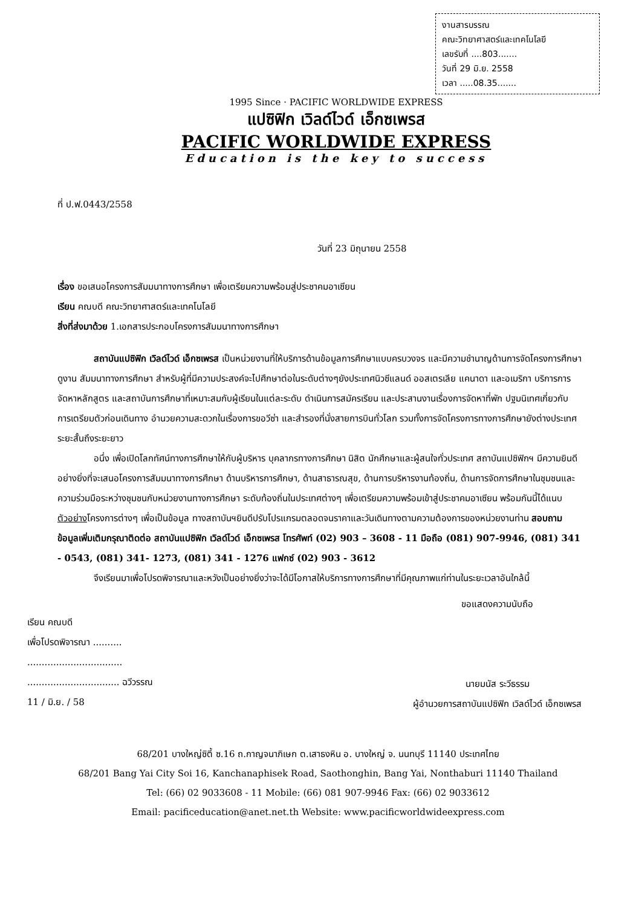งานสารบรรณ
คณะวิทยาศาสตร์และเทคโนโลยี
เลขรับที่ ....803.......
วันที่ 29 มิ.ย. 2558
เวลา .....08.35.......
1995 Since · PACIFIC WORLDWIDE EXPRESS
แปซิฟิก เวิลด์ไวด์ เอ็กซเพรส
PACIFIC WORLDWIDE EXPRESS
Education is the key to success
ที่ ป.ฟ.0443/2558
วันที่ 23 มิถุนายน 2558
เรื่อง ขอเสนอโครงการสัมมนาทางการศึกษา เพื่อเตรียมความพร้อมสู่ประชาคมอาเซียน
เรียน คณบดี คณะวิทยาศาสตร์และเทคโนโลยี
สิ่งที่ส่งมาด้วย 1.เอกสารประกอบโครงการสัมมนาทางการศึกษา
สถาบันแปซิฟิก เวิลด์ไวด์ เอ็กซเพรส เป็นหน่วยงานที่ให้บริการด้านข้อมูลการศึกษาแบบครบวงจร และมีความชำนาญด้านการจัดโครงการศึกษาดูงาน สัมมนาทางการศึกษา สำหรับผู้ที่มีความประสงค์จะไปศึกษาต่อในระดับต่างๆยังประเทศนิวซีแลนด์ ออสเตรเลีย แคนาดา และอเมริกา บริการการจัดหาหลักสูตร และสถาบันการศึกษาที่เหมาะสมกับผู้เรียนในแต่ละระดับ ดำเนินการสมัครเรียน และประสานงานเรื่องการจัดหาที่พัก ปฐมนิเทศเกี่ยวกับการเตรียมตัวก่อนเดินทาง อำนวยความสะดวกในเรื่องการขอวีซ่า และสำรองที่นั่งสายการบินทั่วโลก รวมทั้งการจัดโครงการทางการศึกษายังต่างประเทศระยะสั้นถึงระยะยาว
อนึ่ง เพื่อเปิดโลกทัศน์ทางการศึกษาให้กับผู้บริหาร บุคลากรทางการศึกษา นิสิต นักศึกษาและผู้สนใจทั่วประเทศ สถาบันแปซิฟิกฯ มีความยินดีอย่างยิ่งที่จะเสนอโครงการสัมมนาทางการศึกษา ด้านบริหารการศึกษา, ด้านสาธารณสุข, ด้านการบริหารงานท้องถิ่น, ด้านการจัดการศึกษาในชุมชนและความร่วมมือระหว่างชุมชนกับหน่วยงานทางการศึกษา ระดับท้องถิ่นในประเทศต่างๆ เพื่อเตรียมความพร้อมเข้าสู่ประชาคมอาเซียน พร้อมกันนี้ได้แนบตัวอย่างโครงการต่างๆ เพื่อเป็นข้อมูล ทางสถาบันฯยินดีปรับโปรแกรมตลอดจนราคาและวันเดินทางตามความต้องการของหน่วยงานท่าน สอบถามข้อมูลเพิ่มเติมกรุณาติดต่อ สถาบันแปซิฟิก เวิลด์ไวด์ เอ็กซเพรส โทรศัพท์ (02) 903 – 3608 - 11 มือถือ (081) 907-9946, (081) 341 - 0543, (081) 341- 1273, (081) 341 - 1276 แฟกซ์ (02) 903 - 3612
จึงเรียนมาเพื่อโปรดพิจารณาและหวังเป็นอย่างยิ่งว่าจะได้มีโอกาสให้บริการทางการศึกษาที่มีคุณภาพแก่ท่านในระยะเวลาอันใกล้นี้
เรียน คณบดี
เพื่อโปรดพิจารณา ..........
.................................
................................ ฉวีวรรณ
11 / มิ.ย. / 58
ขอแสดงความนับถือ
นายมนัส ระวีธรรม
ผู้อำนวยการสถาบันแปซิฟิก เวิลด์ไวด์ เอ็กซเพรส
68/201 บางใหญ่ซิตี้ ซ.16 ถ.กาญจนาภิเษก ต.เสาธงหิน อ. บางใหญ่ จ. นนทบุรี 11140 ประเทศไทย
68/201 Bang Yai City Soi 16, Kanchanaphisek Road, Saothonghin, Bang Yai, Nonthaburi 11140 Thailand
Tel: (66) 02 9033608 - 11 Mobile: (66) 081 907-9946 Fax: (66) 02 9033612
Email: pacificeducation@anet.net.th Website: www.pacificworldwideexpress.com